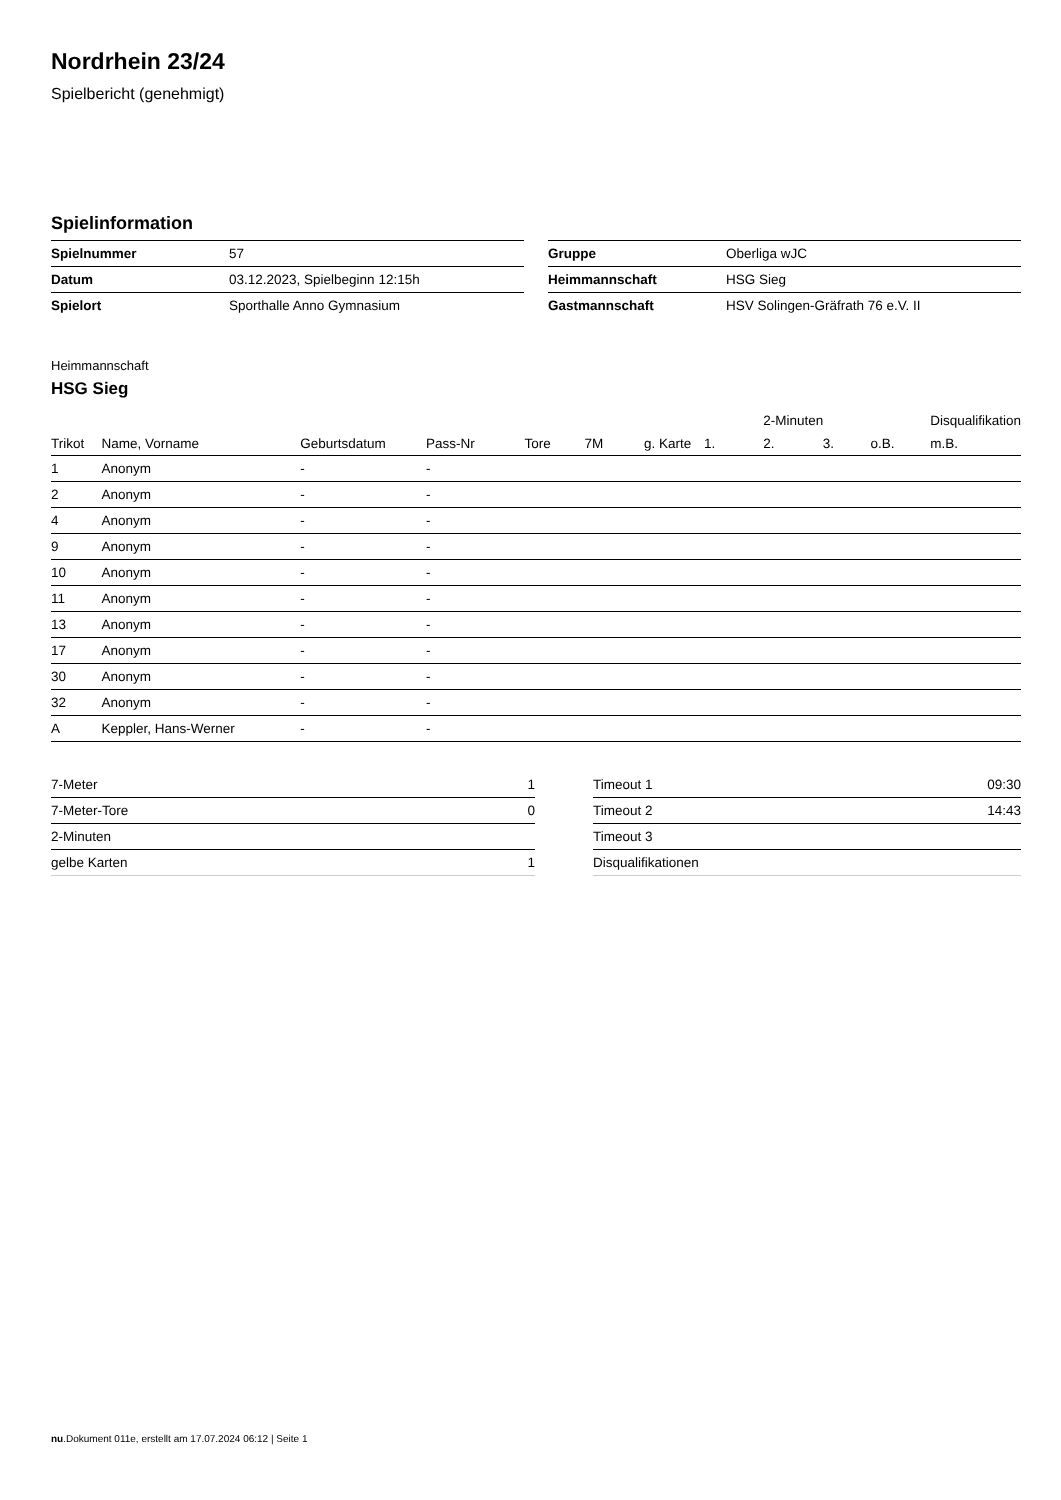Nordrhein 23/24
Spielbericht (genehmigt)
Spielinformation
| Spielnummer | 57 |
| Datum | 03.12.2023, Spielbeginn 12:15h |
| Spielort | Sporthalle Anno Gymnasium |
| Gruppe | Oberliga wJC |
| Heimmannschaft | HSG Sieg |
| Gastmannschaft | HSV Solingen-Gräfrath 76 e.V. II |
Heimmannschaft
HSG Sieg
| | | | | | | | | 2-Minuten | | | Disqualifikation |
| --- | --- | --- | --- | --- | --- | --- | --- | --- | --- | --- | --- |
| Trikot | Name, Vorname | Geburtsdatum | Pass-Nr | Tore | 7M | g. Karte | 1. | 2. | 3. | o.B. | m.B. |
| 1 | Anonym | - | - | | | | | | | | |
| 2 | Anonym | - | - | | | | | | | | |
| 4 | Anonym | - | - | | | | | | | | |
| 9 | Anonym | - | - | | | | | | | | |
| 10 | Anonym | - | - | | | | | | | | |
| 11 | Anonym | - | - | | | | | | | | |
| 13 | Anonym | - | - | | | | | | | | |
| 17 | Anonym | - | - | | | | | | | | |
| 30 | Anonym | - | - | | | | | | | | |
| 32 | Anonym | - | - | | | | | | | | |
| A | Keppler, Hans-Werner | - | - | | | | | | | | |
| 7-Meter | 1 |
| 7-Meter-Tore | 0 |
| 2-Minuten | |
| gelbe Karten | 1 |
| Timeout 1 | 09:30 |
| Timeout 2 | 14:43 |
| Timeout 3 | |
| Disqualifikationen | |
nu.Dokument 011e, erstellt am 17.07.2024 06:12 | Seite 1